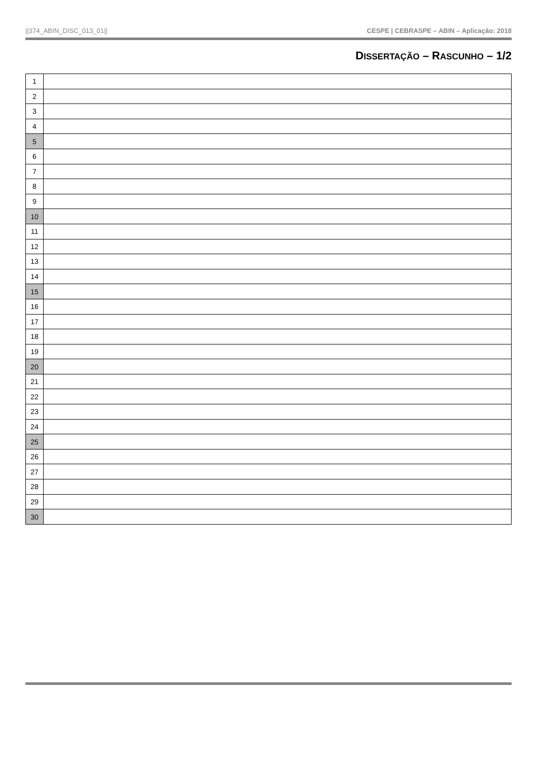||374_ABIN_DISC_013_01|| CESPE | CEBRASPE – ABIN – Aplicação: 2018
DISSERTAÇÃO – RASCUNHO – 1/2
| 1 | |
| 2 | |
| 3 | |
| 4 | |
| 5 | |
| 6 | |
| 7 | |
| 8 | |
| 9 | |
| 10 | |
| 11 | |
| 12 | |
| 13 | |
| 14 | |
| 15 | |
| 16 | |
| 17 | |
| 18 | |
| 19 | |
| 20 | |
| 21 | |
| 22 | |
| 23 | |
| 24 | |
| 25 | |
| 26 | |
| 27 | |
| 28 | |
| 29 | |
| 30 | |